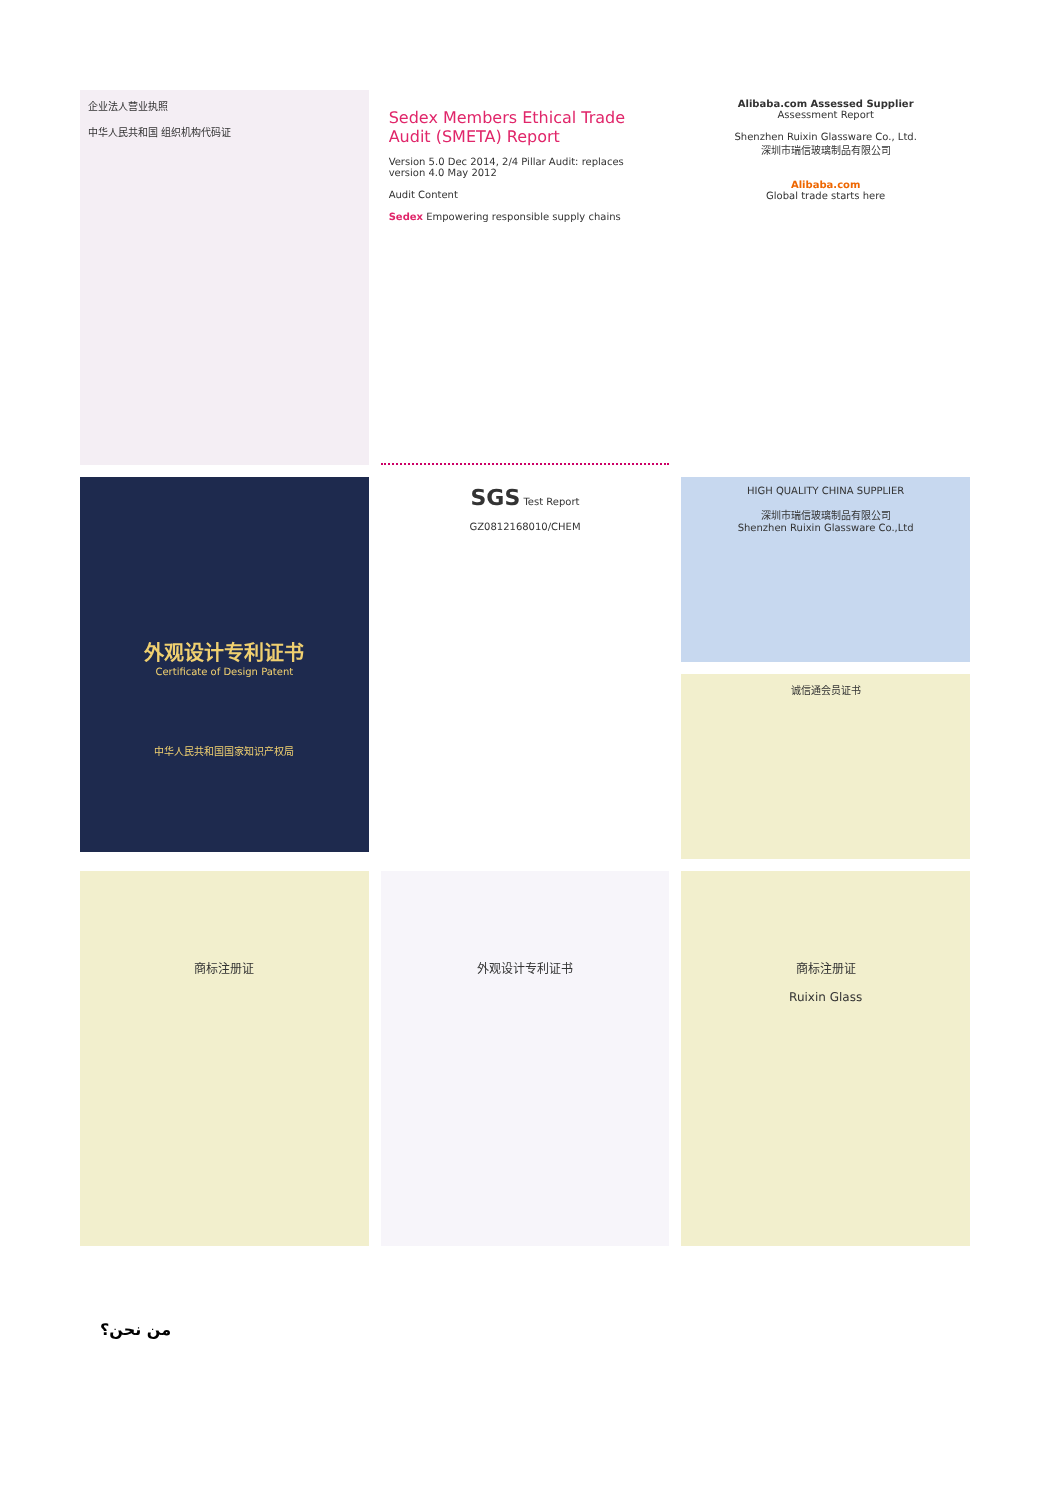企业法人营业执照
中华人民共和国 组织机构代码证
Sedex Members Ethical Trade Audit (SMETA) Report
Version 5.0 Dec 2014, 2/4 Pillar Audit: replaces version 4.0 May 2012
Audit Content
Sedex Empowering responsible supply chains
Alibaba.com Assessed Supplier
Assessment Report
Shenzhen Ruixin Glassware Co., Ltd.
深圳市瑞信玻璃制品有限公司
Alibaba.com
Global trade starts here
外观设计专利证书
Certificate of Design Patent
中华人民共和国国家知识产权局
SGS Test Report
GZ0812168010/CHEM
HIGH QUALITY CHINA SUPPLIER
深圳市瑞信玻璃制品有限公司
Shenzhen Ruixin Glassware Co.,Ltd
诚信通会员证书
商标注册证
外观设计专利证书
商标注册证
Ruixin Glass
من نحن؟